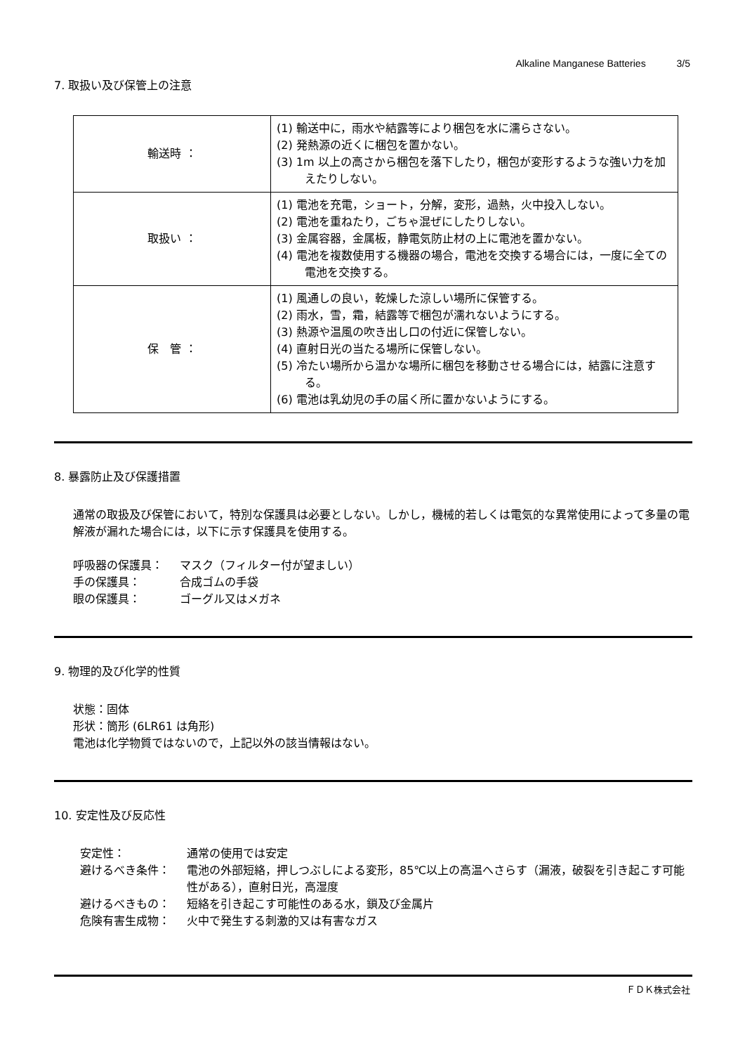Alkaline Manganese Batteries 3/5
7. 取扱い及び保管上の注意
| 輸送時 ： | (1) 輸送中に，雨水や結露等により梱包を水に濡らさない。 (2) 発熱源の近くに梱包を置かない。 (3) 1m 以上の高さから梱包を落下したり，梱包が変形するような強い力を加えたりしない。 |
| 取扱い ： | (1) 電池を充電，ショート，分解，変形，過熱，火中投入しない。 (2) 電池を重ねたり，ごちゃ混ぜにしたりしない。 (3) 金属容器，金属板，静電気防止材の上に電池を置かない。 (4) 電池を複数使用する機器の場合，電池を交換する場合には，一度に全ての電池を交換する。 |
| 保 管 ： | (1) 風通しの良い，乾燥した涼しい場所に保管する。 (2) 雨水，雪，霜，結露等で梱包が濡れないようにする。 (3) 熱源や温風の吹き出し口の付近に保管しない。 (4) 直射日光の当たる場所に保管しない。 (5) 冷たい場所から温かな場所に梱包を移動させる場合には，結露に注意する。 (6) 電池は乳幼児の手の届く所に置かないようにする。 |
8. 暴露防止及び保護措置
通常の取扱及び保管において，特別な保護具は必要としない。しかし，機械的若しくは電気的な異常使用によって多量の電解液が漏れた場合には，以下に示す保護具を使用する。
呼吸器の保護具： マスク（フィルター付が望ましい）
手の保護具： 合成ゴムの手袋
眼の保護具： ゴーグル又はメガネ
9. 物理的及び化学的性質
状態：固体
形状：筒形 (6LR61 は角形)
電池は化学物質ではないので，上記以外の該当情報はない。
10. 安定性及び反応性
安定性： 通常の使用では安定
避けるべき条件： 電池の外部短絡，押しつぶしによる変形，85℃以上の高温へさらす（漏液，破裂を引き起こす可能性がある），直射日光，高湿度
避けるべきもの： 短絡を引き起こす可能性のある水，鎖及び金属片
危険有害生成物： 火中で発生する刺激的又は有害なガス
ＦＤＫ株式会社